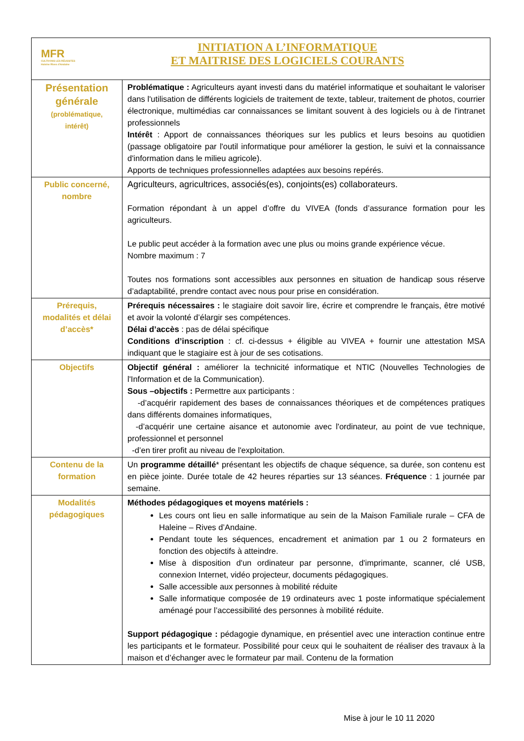| MFR CULTIVONS LES RÉUSSITES Haleine Rives d'Andaine INITIATION A L’INFORMATIQUE ET MAITRISE DES LOGICIELS COURANTS | |
| Présentation générale (problématique, intérêt) | Problématique : Agriculteurs ayant investi dans du matériel informatique et souhaitant le valoriser dans l'utilisation de différents logiciels de traitement de texte, tableur, traitement de photos, courrier électronique, multimédias car connaissances se limitant souvent à des logiciels ou à de l'intranet professionnels Intérêt : Apport de connaissances théoriques sur les publics et leurs besoins au quotidien (passage obligatoire par l'outil informatique pour améliorer la gestion, le suivi et la connaissance d'information dans le milieu agricole). Apports de techniques professionnelles adaptées aux besoins repérés. |
| Public concerné, nombre | Agriculteurs, agricultrices, associés(es), conjoints(es) collaborateurs. Formation répondant à un appel d’offre du VIVEA (fonds d’assurance formation pour les agriculteurs. Le public peut accéder à la formation avec une plus ou moins grande expérience vécue. Nombre maximum : 7 Toutes nos formations sont accessibles aux personnes en situation de handicap sous réserve d’adaptabilité, prendre contact avec nous pour prise en considération. |
| Prérequis, modalités et délai d’accès* | Prérequis nécessaires : le stagiaire doit savoir lire, écrire et comprendre le français, être motivé et avoir la volonté d’élargir ses compétences. Délai d’accès : pas de délai spécifique Conditions d’inscription : cf. ci-dessus + éligible au VIVEA + fournir une attestation MSA indiquant que le stagiaire est à jour de ses cotisations. |
| Objectifs | Objectif général : améliorer la technicité informatique et NTIC (Nouvelles Technologies de l'Information et de la Communication). Sous –objectifs : Permettre aux participants : -d’acquérir rapidement des bases de connaissances théoriques et de compétences pratiques dans différents domaines informatiques, -d’acquérir une certaine aisance et autonomie avec l'ordinateur, au point de vue technique, professionnel et personnel -d’en tirer profit au niveau de l'exploitation. |
| Contenu de la formation | Un programme détaillé * présentant les objectifs de chaque séquence, sa durée, son contenu est en pièce jointe. Durée totale de 42 heures réparties sur 13 séances. Fréquence : 1 journée par semaine. |
| Modalités pédagogiques | Méthodes pédagogiques et moyens matériels : Les cours ont lieu en salle informatique au sein de la Maison Familiale rurale – CFA de Haleine – Rives d’Andaine. Pendant toute les séquences, encadrement et animation par 1 ou 2 formateurs en fonction des objectifs à atteindre. Mise à disposition d'un ordinateur par personne, d'imprimante, scanner, clé USB, connexion Internet, vidéo projecteur, documents pédagogiques. Salle accessible aux personnes à mobilité réduite Salle informatique composée de 19 ordinateurs avec 1 poste informatique spécialement aménagé pour l’accessibilité des personnes à mobilité réduite. Support pédagogique : pédagogie dynamique, en présentiel avec une interaction continue entre les participants et le formateur. Possibilité pour ceux qui le souhaitent de réaliser des travaux à la maison et d’échanger avec le formateur par mail. Contenu de la formation |
Mise à jour le 10 11 2020